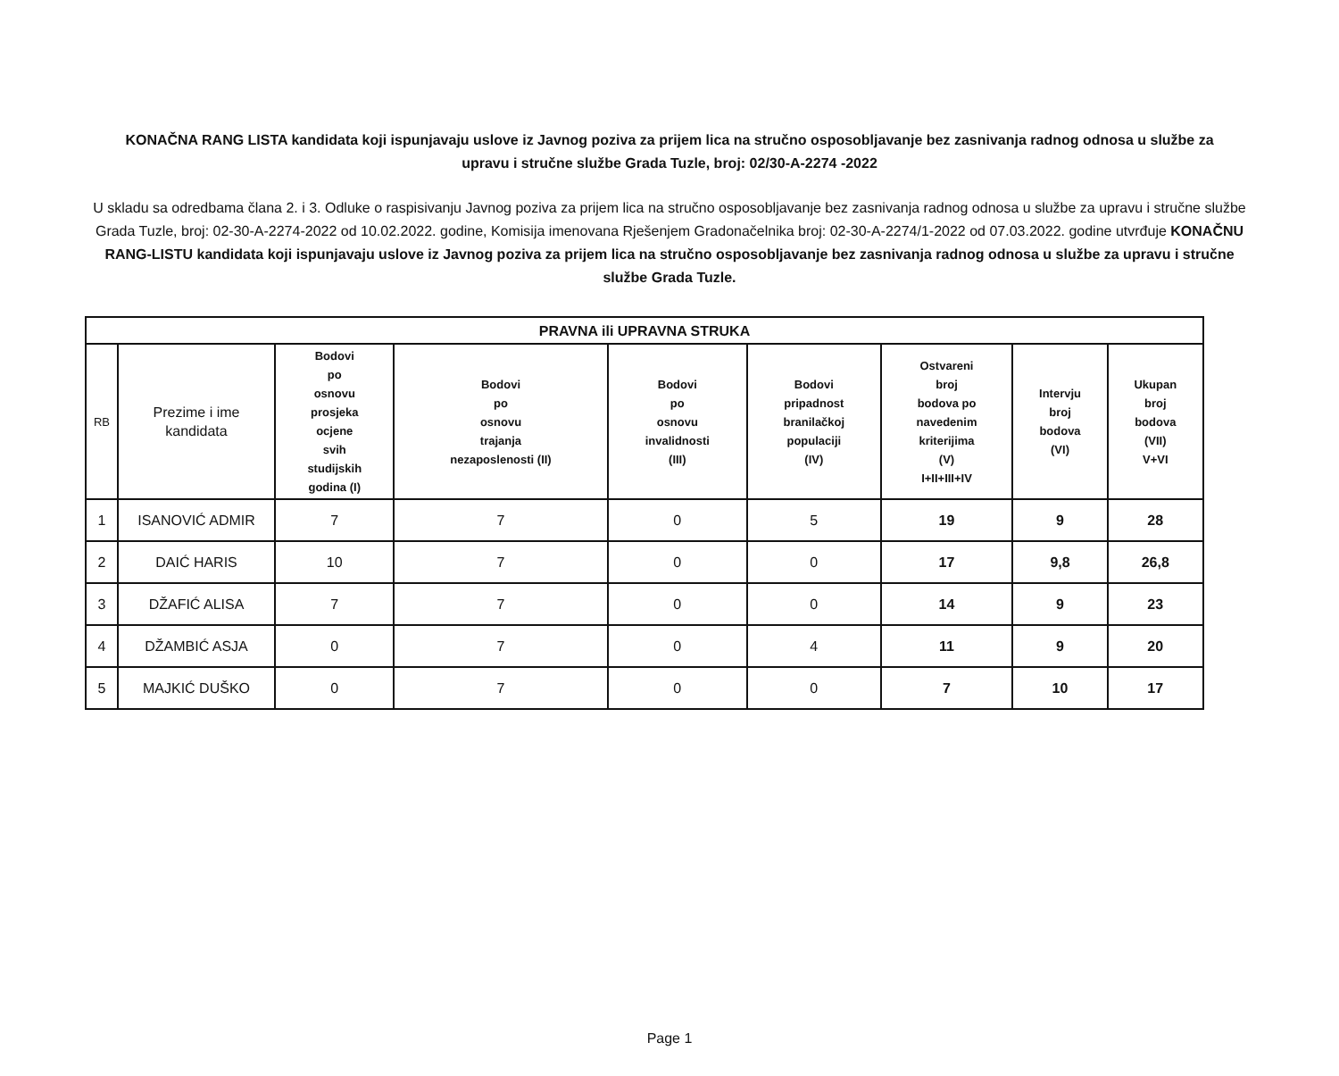KONAČNA RANG LISTA kandidata koji ispunjavaju uslove iz Javnog poziva za prijem lica na stručno osposobljavanje bez zasnivanja radnog odnosa u službe za upravu i stručne službe Grada Tuzle, broj: 02/30-A-2274 -2022
U skladu sa odredbama člana 2. i 3. Odluke o raspisivanju Javnog poziva za prijem lica na stručno osposobljavanje bez zasnivanja radnog odnosa u službe za upravu i stručne službe Grada Tuzle, broj: 02-30-A-2274-2022 od 10.02.2022. godine, Komisija imenovana Rješenjem Gradonačelnika broj: 02-30-A-2274/1-2022 od 07.03.2022. godine utvrđuje KONAČNU RANG-LISTU kandidata koji ispunjavaju uslove iz Javnog poziva za prijem lica na stručno osposobljavanje bez zasnivanja radnog odnosa u službe za upravu i stručne službe Grada Tuzle.
| PRAVNA ili UPRAVNA STRUKA | | | | | | | | |
| --- | --- | --- | --- | --- | --- | --- | --- | --- |
| RB | Prezime i ime kandidata | Bodovi po osnovu prosjeka ocjene svih studijskih godina (I) | Bodovi po osnovu trajanja nezaposlenosti (II) | Bodovi po osnovu invalidnosti (III) | Bodovi pripadnost branilačkoj populaciji (IV) | Ostvareni broj bodova po navedenim kriterijima (V) I+II+III+IV | Intervju broj bodova (VI) | Ukupan broj bodova (VII) V+VI |
| 1 | ISANOVIĆ ADMIR | 7 | 7 | 0 | 5 | 19 | 9 | 28 |
| 2 | DAIĆ HARIS | 10 | 7 | 0 | 0 | 17 | 9,8 | 26,8 |
| 3 | DŽAFIĆ ALISA | 7 | 7 | 0 | 0 | 14 | 9 | 23 |
| 4 | DŽAMBIĆ ASJA | 0 | 7 | 0 | 4 | 11 | 9 | 20 |
| 5 | MAJKIĆ DUŠKO | 0 | 7 | 0 | 0 | 7 | 10 | 17 |
Page 1